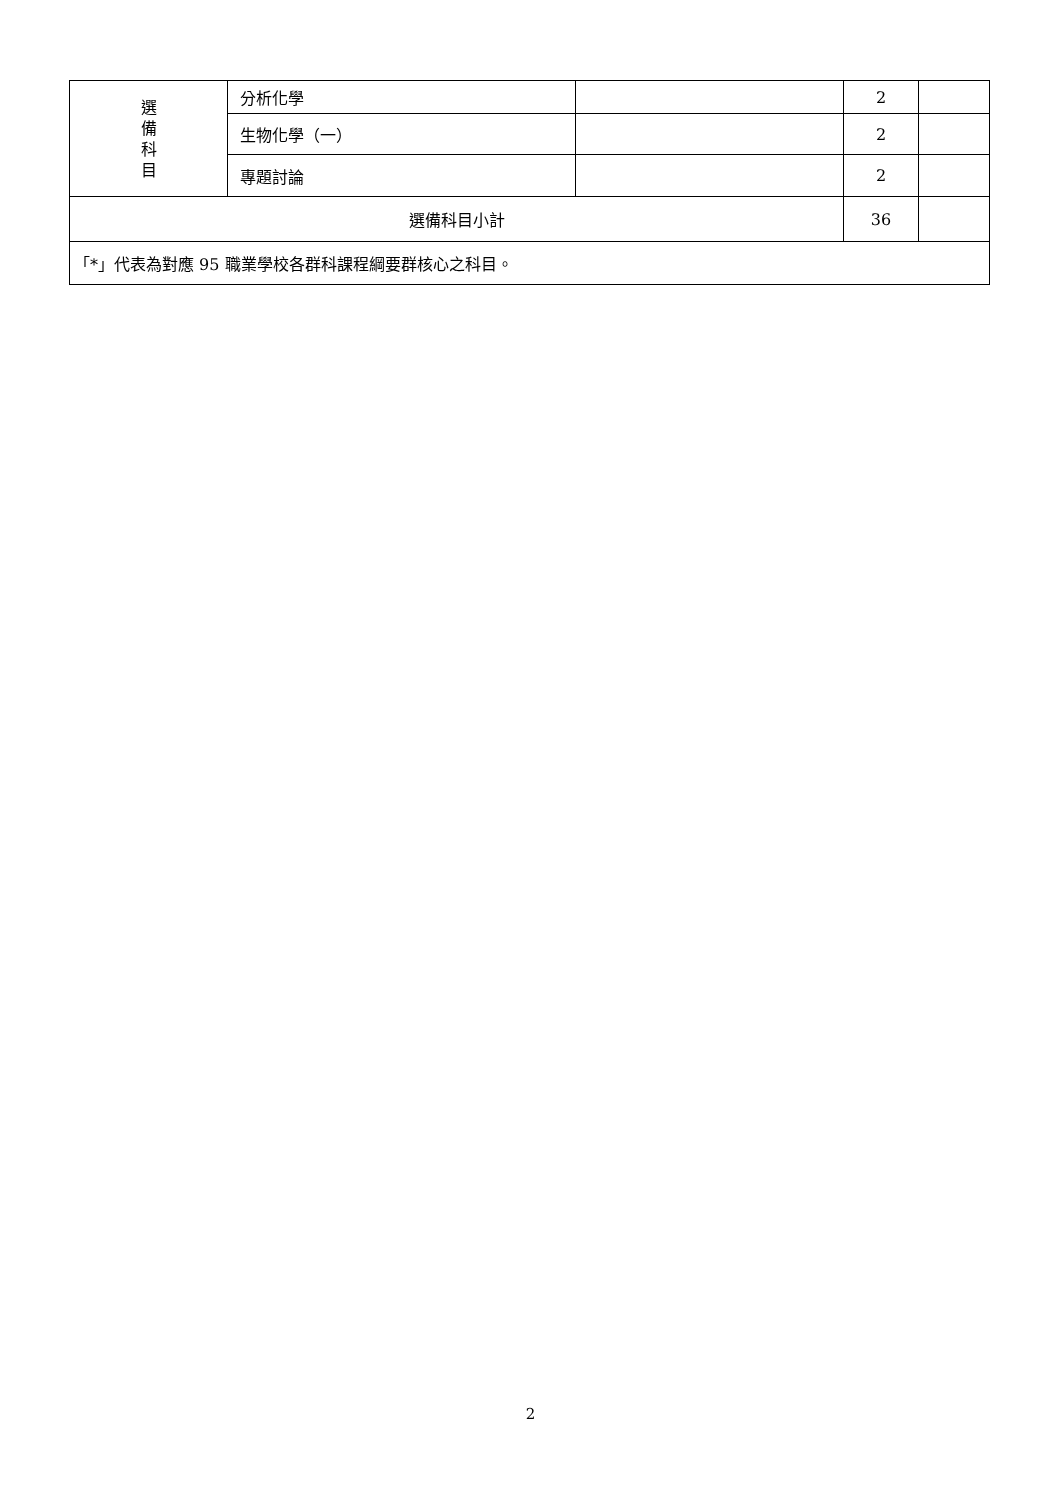| 選 備 科 目 | 分析化學 | | 2 | |
| | 生物化學（一） | | 2 | |
| | 專題討論 | | 2 | |
| 選備科目小計 | | | 36 | |
| 「*」代表為對應 95 職業學校各群科課程綱要群核心之科目。 | | | | |
2